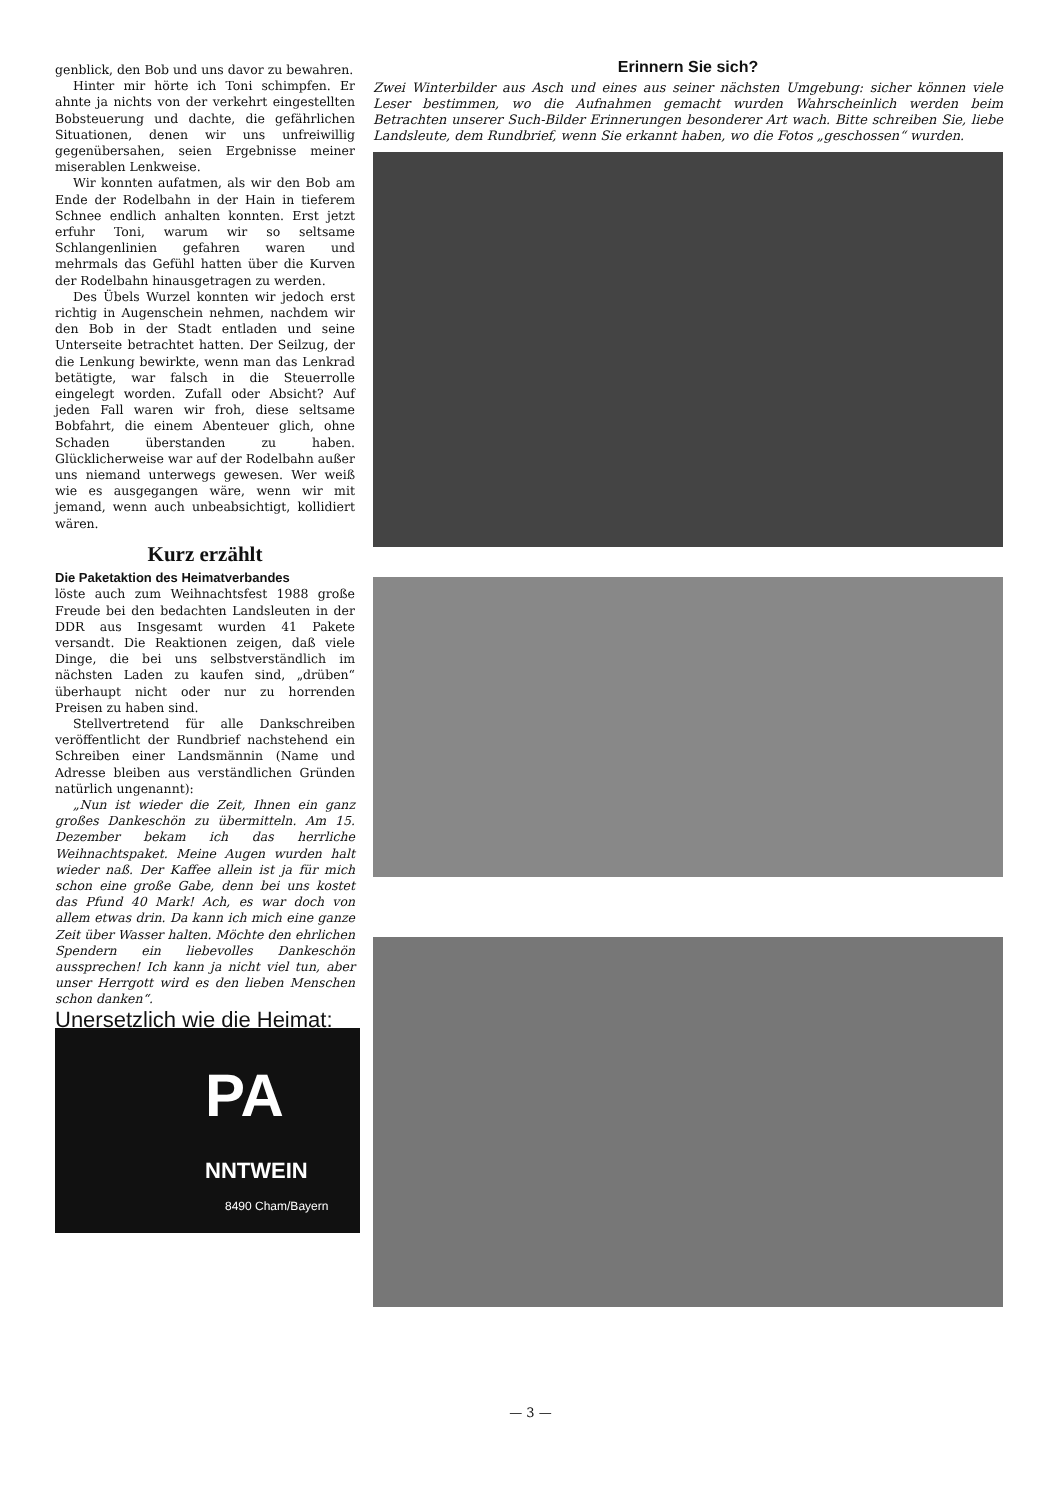genblick, den Bob und uns davor zu bewahren.
Hinter mir hörte ich Toni schimpfen. Er ahnte ja nichts von der verkehrt eingestellten Bobsteuerung und dachte, die gefährlichen Situationen, denen wir uns unfreiwillig gegenübersahen, seien Ergebnisse meiner miserablen Lenkweise.
Wir konnten aufatmen, als wir den Bob am Ende der Rodelbahn in der Hain in tieferem Schnee endlich anhalten konnten. Erst jetzt erfuhr Toni, warum wir so seltsame Schlangenlinien gefahren waren und mehrmals das Gefühl hatten über die Kurven der Rodelbahn hinausgetragen zu werden.
Des Übels Wurzel konnten wir jedoch erst richtig in Augenschein nehmen, nachdem wir den Bob in der Stadt entladen und seine Unterseite betrachtet hatten. Der Seilzug, der die Lenkung bewirkte, wenn man das Lenkrad betätigte, war falsch in die Steuerrolle eingelegt worden. Zufall oder Absicht? Auf jeden Fall waren wir froh, diese seltsame Bobfahrt, die einem Abenteuer glich, ohne Schaden überstanden zu haben. Glücklicherweise war auf der Rodelbahn außer uns niemand unterwegs gewesen. Wer weiß wie es ausgegangen wäre, wenn wir mit jemand, wenn auch unbeabsichtigt, kollidiert wären.
Kurz erzählt
Die Paketaktion des Heimatverbandes
löste auch zum Weihnachtsfest 1988 große Freude bei den bedachten Landsleuten in der DDR aus Insgesamt wurden 41 Pakete versandt. Die Reaktionen zeigen, daß viele Dinge, die bei uns selbstverständlich im nächsten Laden zu kaufen sind, „drüben“ überhaupt nicht oder nur zu horrenden Preisen zu haben sind.
Stellvertretend für alle Dankschreiben veröffentlicht der Rundbrief nachstehend ein Schreiben einer Landsmännin (Name und Adresse bleiben aus verständlichen Gründen natürlich ungenannt):
„Nun ist wieder die Zeit, Ihnen ein ganz großes Dankeschön zu übermitteln. Am 15. Dezember bekam ich das herrliche Weihnachtspaket. Meine Augen wurden halt wieder naß. Der Kaffee allein ist ja für mich schon eine große Gabe, denn bei uns kostet das Pfund 40 Mark! Ach, es war doch von allem etwas drin. Da kann ich mich eine ganze Zeit über Wasser halten. Möchte den ehrlichen Spendern ein liebevolles Dankeschön aussprechen! Ich kann ja nicht viel tun, aber unser Herrgott wird es den lieben Menschen schon danken“.
Unersetzlich wie die Heimat:
PA
NNTWEIN
8490 Cham/Bayern
Erinnern Sie sich?
Zwei Winterbilder aus Asch und eines aus seiner nächsten Umgebung: sicher können viele Leser bestimmen, wo die Aufnahmen gemacht wurden Wahrscheinlich werden beim Betrachten unserer Such-Bilder Erinnerungen besonderer Art wach. Bitte schreiben Sie, liebe Landsleute, dem Rundbrief, wenn Sie erkannt haben, wo die Fotos „geschossen“ wurden.
— 3 —